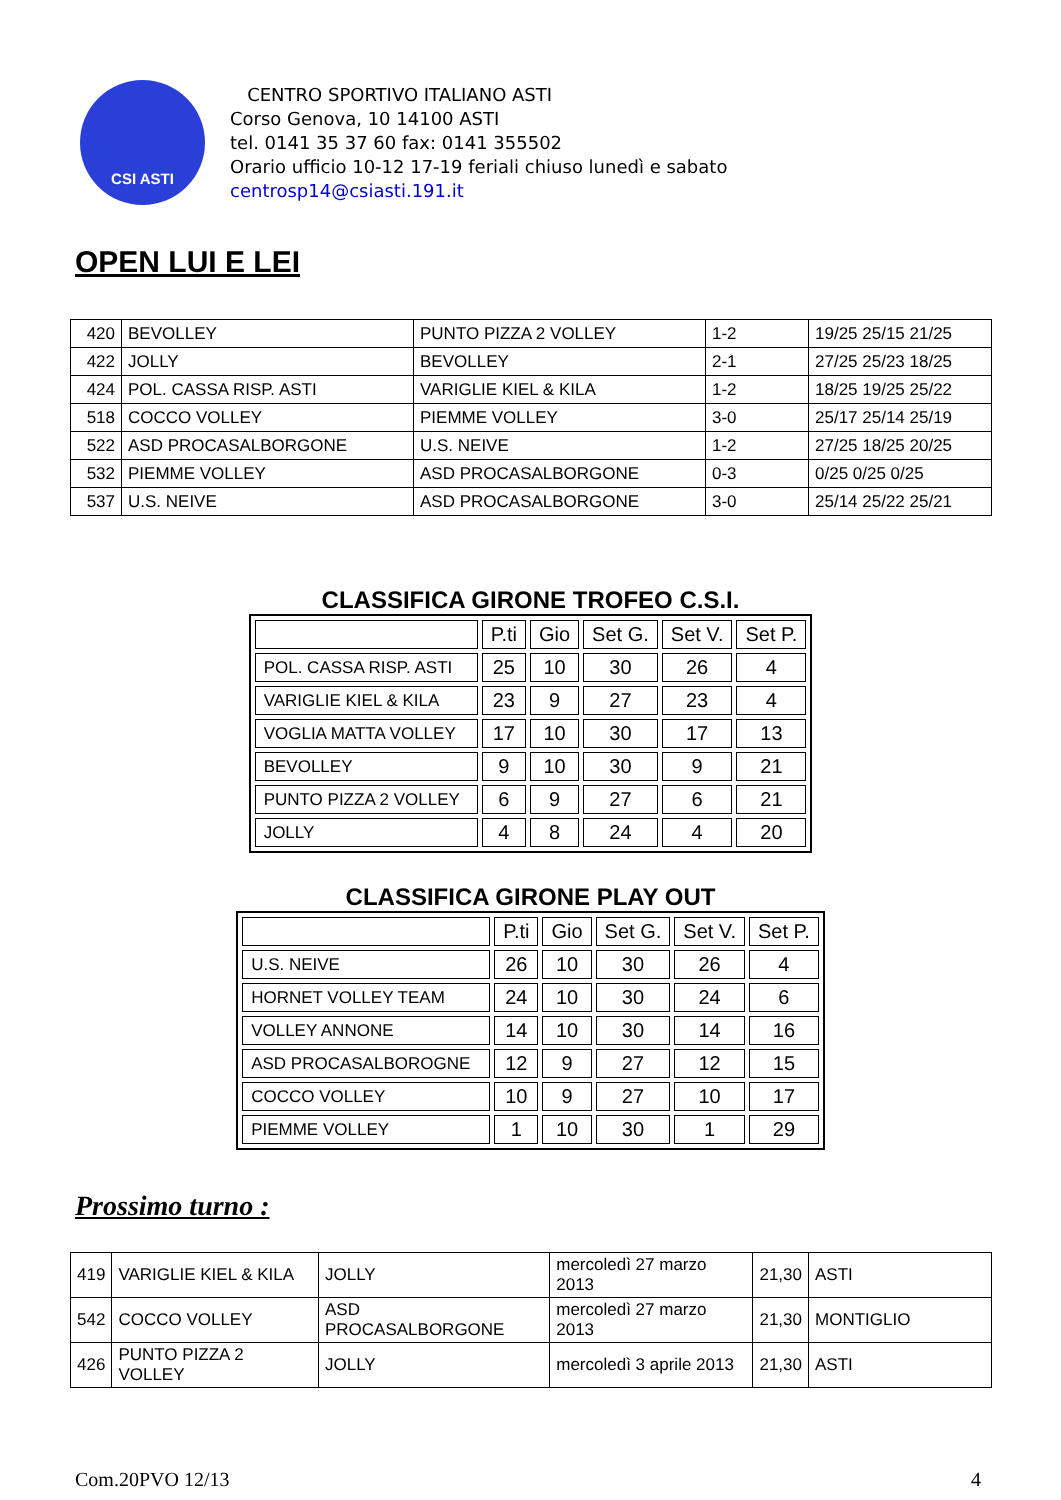CSI ASTI
CENTRO SPORTIVO ITALIANO ASTI
Corso Genova, 10 14100 ASTI
tel. 0141 35 37 60 fax: 0141 355502
Orario ufficio 10-12 17-19 feriali chiuso lunedì e sabato
centrosp14@csiasti.191.it
OPEN LUI E LEI
| 420 | BEVOLLEY | PUNTO PIZZA 2 VOLLEY | 1-2 | 19/25 25/15 21/25 |
| 422 | JOLLY | BEVOLLEY | 2-1 | 27/25 25/23 18/25 |
| 424 | POL. CASSA RISP. ASTI | VARIGLIE KIEL & KILA | 1-2 | 18/25 19/25 25/22 |
| 518 | COCCO VOLLEY | PIEMME VOLLEY | 3-0 | 25/17 25/14 25/19 |
| 522 | ASD PROCASALBORGONE | U.S. NEIVE | 1-2 | 27/25 18/25 20/25 |
| 532 | PIEMME VOLLEY | ASD PROCASALBORGONE | 0-3 | 0/25 0/25 0/25 |
| 537 | U.S. NEIVE | ASD PROCASALBORGONE | 3-0 | 25/14 25/22 25/21 |
CLASSIFICA GIRONE TROFEO C.S.I.
| | P.ti | Gio | Set G. | Set V. | Set P. |
| POL. CASSA RISP. ASTI | 25 | 10 | 30 | 26 | 4 |
| VARIGLIE KIEL & KILA | 23 | 9 | 27 | 23 | 4 |
| VOGLIA MATTA VOLLEY | 17 | 10 | 30 | 17 | 13 |
| BEVOLLEY | 9 | 10 | 30 | 9 | 21 |
| PUNTO PIZZA 2 VOLLEY | 6 | 9 | 27 | 6 | 21 |
| JOLLY | 4 | 8 | 24 | 4 | 20 |
CLASSIFICA GIRONE PLAY OUT
| | P.ti | Gio | Set G. | Set V. | Set P. |
| U.S. NEIVE | 26 | 10 | 30 | 26 | 4 |
| HORNET VOLLEY TEAM | 24 | 10 | 30 | 24 | 6 |
| VOLLEY ANNONE | 14 | 10 | 30 | 14 | 16 |
| ASD PROCASALBOROGNE | 12 | 9 | 27 | 12 | 15 |
| COCCO VOLLEY | 10 | 9 | 27 | 10 | 17 |
| PIEMME VOLLEY | 1 | 10 | 30 | 1 | 29 |
Prossimo turno :
| 419 | VARIGLIE KIEL & KILA | JOLLY | mercoledì 27 marzo 2013 | 21,30 | ASTI |
| 542 | COCCO VOLLEY | ASD PROCASALBORGONE | mercoledì 27 marzo 2013 | 21,30 | MONTIGLIO |
| 426 | PUNTO PIZZA 2 VOLLEY | JOLLY | mercoledì 3 aprile 2013 | 21,30 | ASTI |
Com.20PVO 12/13 4